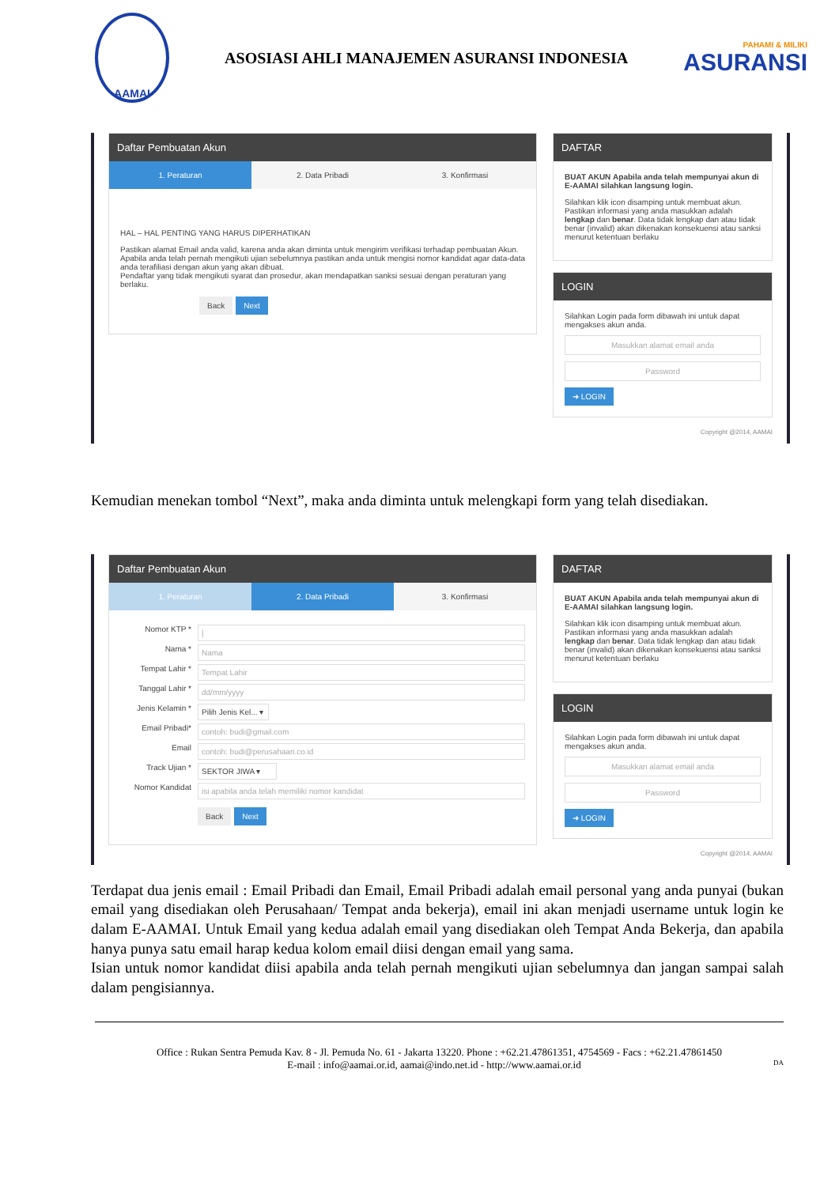AAMAI
ASOSIASI AHLI MANAJEMEN ASURANSI INDONESIA
PAHAMI & MILIKI
ASURANSI
Daftar Pembuatan Akun
1. Peraturan 2. Data Pribadi 3. Konfirmasi
HAL – HAL PENTING YANG HARUS DIPERHATIKAN
Pastikan alamat Email anda valid, karena anda akan diminta untuk mengirim verifikasi terhadap pembuatan Akun.
Apabila anda telah pernah mengikuti ujian sebelumnya pastikan anda untuk mengisi nomor kandidat agar data-data anda terafiliasi dengan akun yang akan dibuat.
Pendaftar yang tidak mengikuti syarat dan prosedur, akan mendapatkan sanksi sesuai dengan peraturan yang berlaku.
Back Next
DAFTAR
BUAT AKUN Apabila anda telah mempunyai akun di E-AAMAI silahkan langsung login.
Silahkan klik icon disamping untuk membuat akun. Pastikan informasi yang anda masukkan adalah lengkap dan benar. Data tidak lengkap dan atau tidak benar (invalid) akan dikenakan konsekuensi atau sanksi menurut ketentuan berlaku
LOGIN
Silahkan Login pada form dibawah ini untuk dapat mengakses akun anda.
Masukkan alamat email anda
Password
➜ LOGIN
Copyright @2014, AAMAI
Kemudian menekan tombol “Next”, maka anda diminta untuk melengkapi form yang telah disediakan.
Daftar Pembuatan Akun
1. Peraturan 2. Data Pribadi 3. Konfirmasi
Nomor KTP * |
Nama * Nama
Tempat Lahir * Tempat Lahir
Tanggal Lahir * dd/mm/yyyy
Jenis Kelamin * Pilih Jenis Kel... ▾
Email Pribadi* contoh: budi@gmail.com
Email contoh: budi@perusahaan.co.id
Track Ujian * SEKTOR JIWA ▾
Nomor Kandidat isi apabila anda telah memiliki nomor kandidat
Back Next
DAFTAR
BUAT AKUN Apabila anda telah mempunyai akun di E-AAMAI silahkan langsung login.
Silahkan klik icon disamping untuk membuat akun. Pastikan informasi yang anda masukkan adalah lengkap dan benar. Data tidak lengkap dan atau tidak benar (invalid) akan dikenakan konsekuensi atau sanksi menurut ketentuan berlaku
LOGIN
Silahkan Login pada form dibawah ini untuk dapat mengakses akun anda.
Masukkan alamat email anda
Password
➜ LOGIN
Copyright @2014, AAMAI
Terdapat dua jenis email : Email Pribadi dan Email, Email Pribadi adalah email personal yang anda punyai (bukan email yang disediakan oleh Perusahaan/ Tempat anda bekerja), email ini akan menjadi username untuk login ke dalam E-AAMAI. Untuk Email yang kedua adalah email yang disediakan oleh Tempat Anda Bekerja, dan apabila hanya punya satu email harap kedua kolom email diisi dengan email yang sama.
Isian untuk nomor kandidat diisi apabila anda telah pernah mengikuti ujian sebelumnya dan jangan sampai salah dalam pengisiannya.
Office : Rukan Sentra Pemuda Kav. 8 - Jl. Pemuda No. 61 - Jakarta 13220. Phone : +62.21.47861351, 4754569 - Facs : +62.21.47861450
E-mail : info@aamai.or.id, aamai@indo.net.id - http://www.aamai.or.id DA